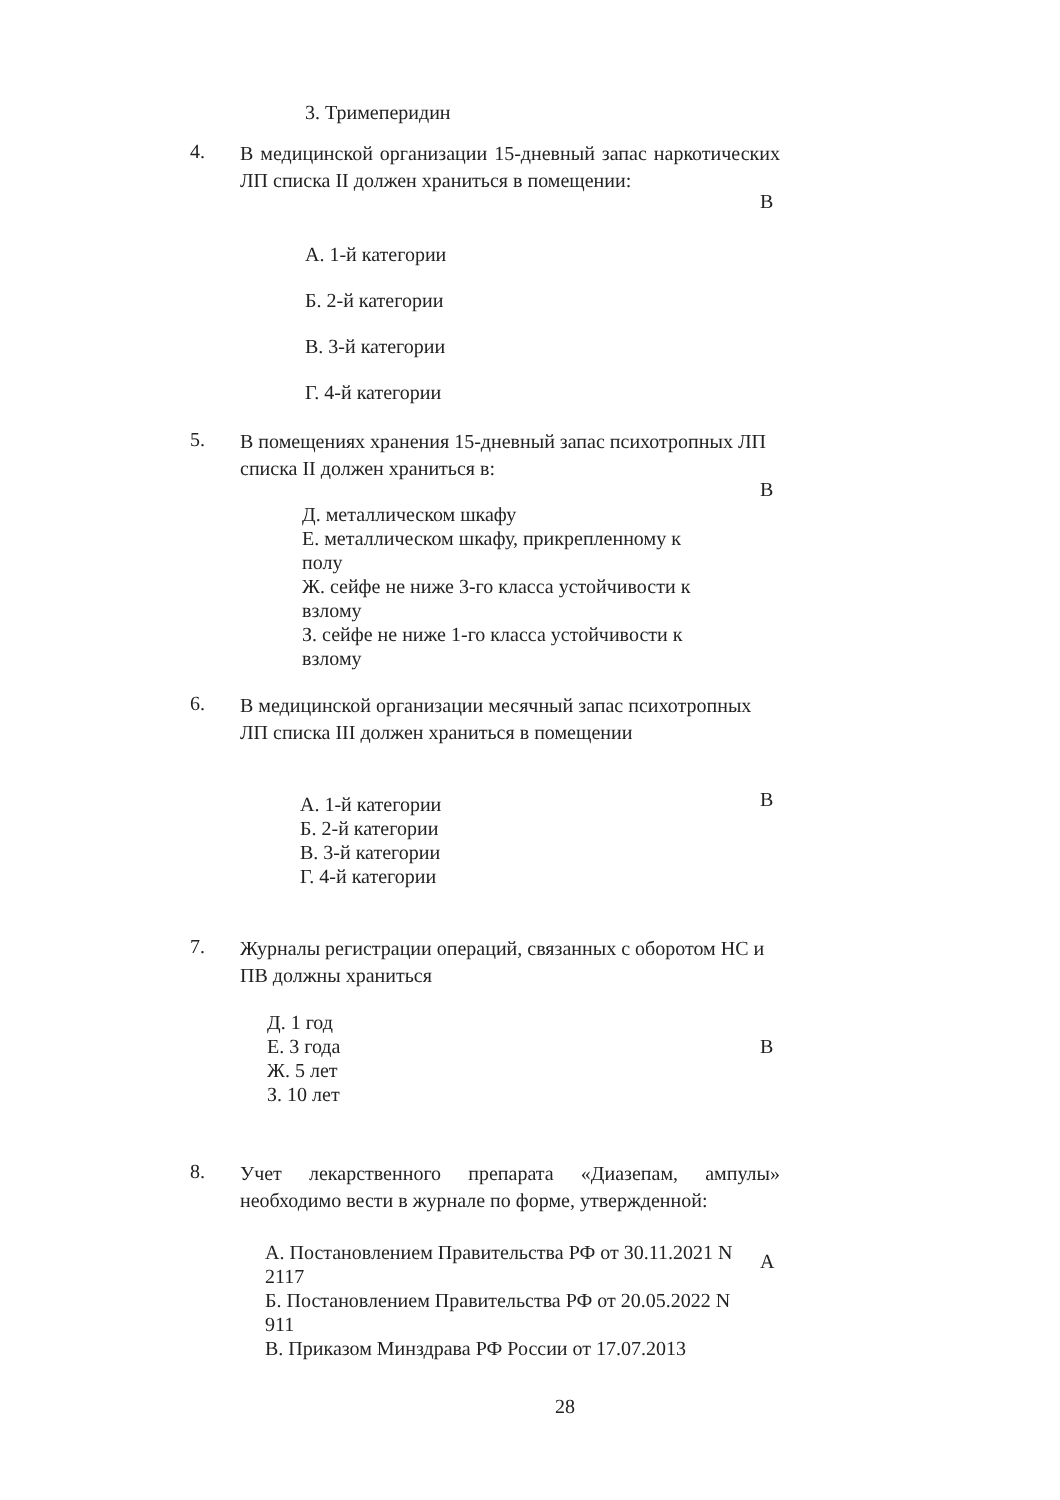3. Тримеперидин
4.
В медицинской организации 15-дневный запас наркотических ЛП списка II должен храниться в помещении:
В
А. 1-й категории
Б. 2-й категории
В. 3-й категории
Г. 4-й категории
5.
В помещениях хранения 15-дневный запас психотропных ЛП списка II должен храниться в:
В
Д. металлическом шкафу
Е. металлическом шкафу, прикрепленному к полу
Ж. сейфе не ниже 3-го класса устойчивости к взлому
З. сейфе не ниже 1-го класса устойчивости к взлому
6.
В медицинской организации месячный запас психотропных ЛП списка III должен храниться в помещении
В
А. 1-й категории
Б. 2-й категории
В. 3-й категории
Г. 4-й категории
7.
Журналы регистрации операций, связанных с оборотом НС и ПВ должны храниться
Д. 1 год
Е. 3 года
Ж. 5 лет
З. 10 лет
В
8.
Учет лекарственного препарата «Диазепам, ампулы» необходимо вести в журнале по форме, утвержденной:
А. Постановлением Правительства РФ от 30.11.2021 N 2117
Б. Постановлением Правительства РФ от 20.05.2022 N 911
В. Приказом Минздрава РФ России от 17.07.2013
А
28